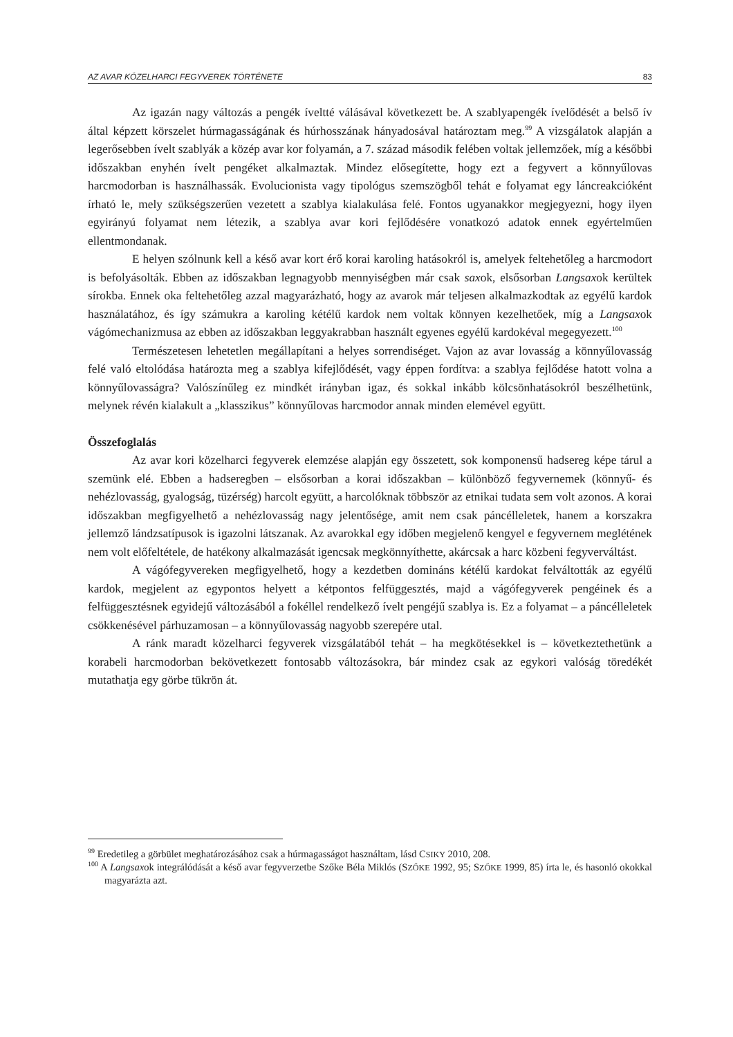AZ AVAR KÖZELHARCI FEGYVEREK TÖRTÉNETE 83
Az igazán nagy változás a pengék íveltté válásával következett be. A szablyapengék ívelődését a belső ív által képzett körszelet húrmagasságának és húrhosszának hányadosával határoztam meg.<sup>99</sup> A vizsgálatok alapján a legerősebben ívelt szablyák a közép avar kor folyamán, a 7. század második felében voltak jellemzőek, míg a későbbi időszakban enyhén ívelt pengéket alkalmaztak. Mindez elősegítette, hogy ezt a fegyvert a könnyűlovas harcmodorban is használhassák. Evolucionista vagy tipológus szemszögből tehát e folyamat egy láncreakcióként írható le, mely szükségszerűen vezetett a szablya kialakulása felé. Fontos ugyanakkor megjegyezni, hogy ilyen egyirányú folyamat nem létezik, a szablya avar kori fejlődésére vonatkozó adatok ennek egyértelműen ellentmondanak.
E helyen szólnunk kell a késő avar kort érő korai karoling hatásokról is, amelyek feltehetőleg a harcmodort is befolyásolták. Ebben az időszakban legnagyobb mennyiségben már csak saxok, elsősorban Langsaxok kerültek sírokba. Ennek oka feltehetőleg azzal magyarázható, hogy az avarok már teljesen alkalmazkodtak az egyélű kardok használatához, és így számukra a karoling kétélű kardok nem voltak könnyen kezelhetőek, míg a Langsaxok vágómechanizmusa az ebben az időszakban leggyakrabban használt egyenes egyélű kardokéval megegyezett.<sup>100</sup>
Természetesen lehetetlen megállapítani a helyes sorrendiséget. Vajon az avar lovasság a könnyűlovasság felé való eltolódása határozta meg a szablya kifejlődését, vagy éppen fordítva: a szablya fejlődése hatott volna a könnyűlovasságra? Valószínűleg ez mindkét irányban igaz, és sokkal inkább kölcsönhatásokról beszélhetünk, melynek révén kialakult a „klasszikus” könnyűlovas harcmodor annak minden elemével együtt.
Összefoglalás
Az avar kori közelharci fegyverek elemzése alapján egy összetett, sok komponensű hadsereg képe tárul a szemünk elé. Ebben a hadseregben – elsősorban a korai időszakban – különböző fegyvernemek (könnyű- és nehézlovasság, gyalogság, tüzérség) harcolt együtt, a harcolóknak többször az etnikai tudata sem volt azonos. A korai időszakban megfigyelhető a nehézlovasság nagy jelentősége, amit nem csak páncélleletek, hanem a korszakra jellemző lándzsatípusok is igazolni látszanak. Az avarokkal egy időben megjelenő kengyel e fegyvernem meglétének nem volt előfeltétele, de hatékony alkalmazását igencsak megkönnyíthette, akárcsak a harc közbeni fegyverváltást.
A vágófegyvereken megfigyelhető, hogy a kezdetben domináns kétélű kardokat felváltották az egyélű kardok, megjelent az egypontos helyett a kétpontos felfüggesztés, majd a vágófegyverek pengéinek és a felfüggesztésnek egyidejű változásából a fokéllel rendelkező ívelt pengéjű szablya is. Ez a folyamat – a páncélleletek csökkenésével párhuzamosan – a könnyűlovasság nagyobb szerepére utal.
A ránk maradt közelharci fegyverek vizsgálatából tehát – ha megkötésekkel is – következtethetünk a korabeli harcmodorban bekövetkezett fontosabb változásokra, bár mindez csak az egykori valóság töredékét mutathatja egy görbe tükrön át.
<sup>99</sup> Eredetileg a görbület meghatározásához csak a húrmagasságot használtam, lásd CSIKY 2010, 208.
<sup>100</sup> A Langsaxok integrálódását a késő avar fegyverzetbe Szőke Béla Miklós (SZŐKE 1992, 95; SZŐKE 1999, 85) írta le, és hasonló okokkal magyarázta azt.